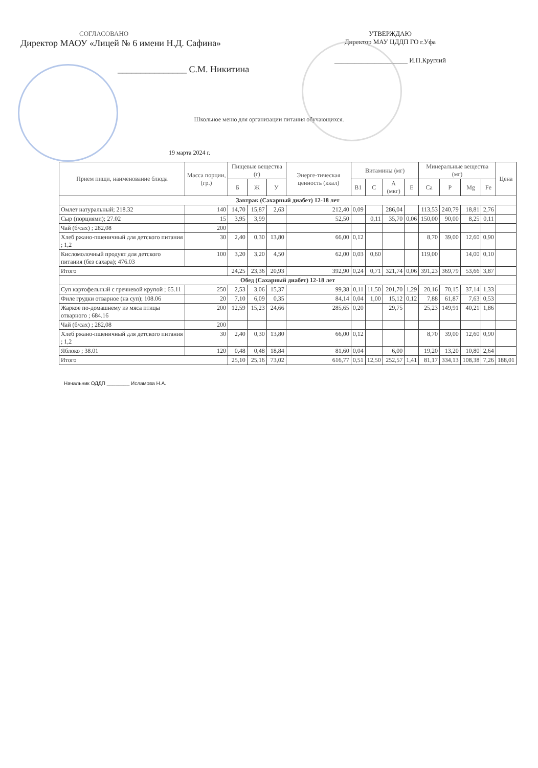СОГЛАСОВАНО
Директор МАОУ «Лицей № 6 имени Н.Д. Сафина»
_______________ С.М. Никитина
УТВЕРЖДАЮ
Директор МАУ ЦДДП ГО г.Уфа
______________________ И.П.Круглий
Школьное меню для организации питания обучающихся.
19 марта 2024 г.
| Прием пищи, наименование блюда | Масса порции, (гр.) | Пищевые вещества (г) | | | Энерге-тическая ценность (ккал) | Витамины (мг) | | | | Минеральные вещества (мг) | | | | Цена |
| --- | --- | --- | --- | --- | --- | --- | --- | --- | --- | --- | --- | --- | --- | --- |
| | | Б | Ж | У | | B1 | C | A (мкг) | E | Ca | P | Mg | Fe | |
| Завтрак (Сахарный диабет) 12-18 лет | | | | | | | | | | | | | | |
| Омлет натуральный; 218.32 | 140 | 14,70 | 15,87 | 2,63 | 212,40 | 0,09 | | 286,04 | | 113,53 | 240,79 | 18,81 | 2,76 | |
| Сыр (порциями); 27.02 | 15 | 3,95 | 3,99 | | 52,50 | | 0,11 | 35,70 | 0,06 | 150,00 | 90,00 | 8,25 | 0,11 | |
| Чай (б/сах) ; 282,08 | 200 | | | | | | | | | | | | | |
| Хлеб ржано-пшеничный для детского питания ; 1,2 | 30 | 2,40 | 0,30 | 13,80 | 66,00 | 0,12 | | | | 8,70 | 39,00 | 12,60 | 0,90 | |
| Кисломолочный продукт для детского питания (без сахара); 476.03 | 100 | 3,20 | 3,20 | 4,50 | 62,00 | 0,03 | 0,60 | | | 119,00 | | 14,00 | 0,10 | |
| Итого | | 24,25 | 23,36 | 20,93 | 392,90 | 0,24 | 0,71 | 321,74 | 0,06 | 391,23 | 369,79 | 53,66 | 3,87 | |
| Обед (Сахарный диабет) 12-18 лет | | | | | | | | | | | | | | |
| Суп картофельный с гречневой крупой ; 65.11 | 250 | 2,53 | 3,06 | 15,37 | 99,38 | 0,11 | 11,50 | 201,70 | 1,29 | 20,16 | 70,15 | 37,14 | 1,33 | |
| Филе грудки отварное (на суп); 108.06 | 20 | 7,10 | 6,09 | 0,35 | 84,14 | 0,04 | 1,00 | 15,12 | 0,12 | 7,88 | 61,87 | 7,63 | 0,53 | |
| Жаркое по-домашнему из мяса птицы отварного ; 684.16 | 200 | 12,59 | 15,23 | 24,66 | 285,65 | 0,20 | | 29,75 | | 25,23 | 149,91 | 40,21 | 1,86 | |
| Чай (б/сах) ; 282,08 | 200 | | | | | | | | | | | | | |
| Хлеб ржано-пшеничный для детского питания ; 1,2 | 30 | 2,40 | 0,30 | 13,80 | 66,00 | 0,12 | | | | 8,70 | 39,00 | 12,60 | 0,90 | |
| Яблоко ; 38.01 | 120 | 0,48 | 0,48 | 18,84 | 81,60 | 0,04 | | 6,00 | | 19,20 | 13,20 | 10,80 | 2,64 | |
| Итого | | 25,10 | 25,16 | 73,02 | 616,77 | 0,51 | 12,50 | 252,57 | 1,41 | 81,17 | 334,13 | 108,38 | 7,26 | 188,01 |
Начальник ОДДП ________ Исламова Н.А.